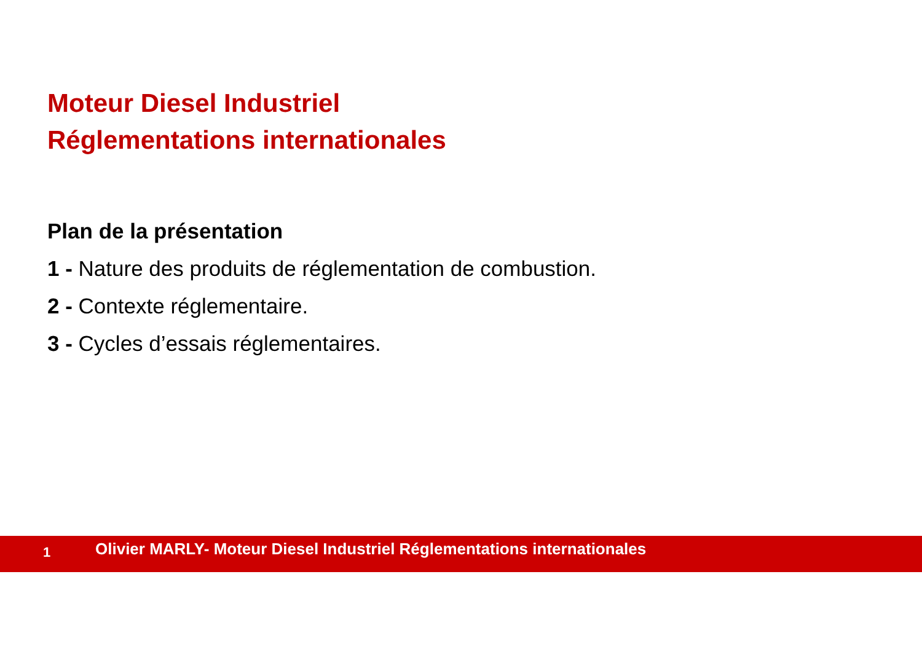Moteur Diesel Industriel
Réglementations internationales
Plan de la présentation
1 - Nature des produits de réglementation de combustion.
2 - Contexte réglementaire.
3 - Cycles d’essais réglementaires.
1
Olivier MARLY- Moteur Diesel Industriel Réglementations internationales